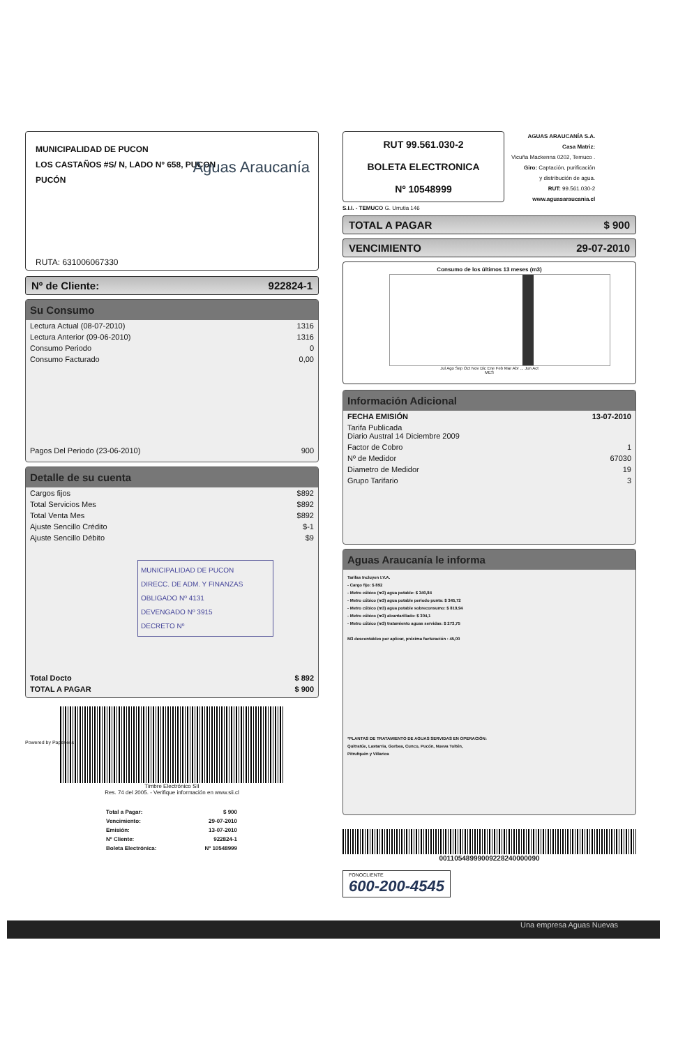MUNICIPALIDAD DE PUCON
LOS CASTAÑOS #S/ N, LADO Nº 658, PUCON
PUCÓN
Aguas Araucanía
RUTA: 631006067330
Nº de Cliente: 922824-1
Su Consumo
| Lectura Actual (08-07-2010) | 1316 |
| Lectura Anterior (09-06-2010) | 1316 |
| Consumo Periodo | 0 |
| Consumo Facturado | 0,00 |
| Pagos Del Periodo (23-06-2010) | 900 |
Detalle de su cuenta
| Cargos fijos | $892 |
| Total Servicios Mes | $892 |
| Total Venta Mes | $892 |
| Ajuste Sencillo Crédito | $-1 |
| Ajuste Sencillo Débito | $9 |
MUNICIPALIDAD DE PUCON
DIRECC. DE ADM. Y FINANZAS
OBLIGADO Nº 4131
DEVENGADO Nº 3915
DECRETO Nº
| Total Docto | $ 892 |
| TOTAL A PAGAR | $ 900 |
Timbre Electrónico SII
Res. 74 del 2005. - Verifique información en www.sii.cl
Powered by Paperless
| Total a Pagar: | $ 900 |
| Vencimiento: | 29-07-2010 |
| Emisión: | 13-07-2010 |
| Nº Cliente: | 922824-1 |
| Boleta Electrónica: | Nº 10548999 |
RUT 99.561.030-2
BOLETA ELECTRONICA
Nº 10548999
AGUAS ARAUCANÍA S.A.
Casa Matriz:
Vicuña Mackenna 0202, Temuco .
Giro: Captación, purificación
y distribución de agua.
RUT: 99.561.030-2
www.aguasaraucania.cl
S.I.I. - TEMUCO G. Urrutia 146
TOTAL A PAGAR $ 900
VENCIMIENTO 29-07-2010
Consumo de los últimos 13 meses (m3)
Jul Ago Sep Oct Nov Dic Ene Feb Mar Abr ... Jun Act
MES
Información Adicional
| FECHA EMISIÓN | 13-07-2010 |
| Tarifa Publicada Diario Austral 14 Diciembre 2009 | |
| Factor de Cobro | 1 |
| Nº de Medidor | 67030 |
| Diametro de Medidor | 19 |
| Grupo Tarifario | 3 |
Aguas Araucanía le informa
Tarifas Incluyen I.V.A.
- Cargo fijo: $ 892
- Metro cúbico (m3) agua potable: $ 340,84
- Metro cúbico (m3) agua potable periodo punta: $ 345,72
- Metro cúbico (m3) agua potable sobreconsumo: $ 819,94
- Metro cúbico (m3) alcantarillado: $ 304,1
- Metro cúbico (m3) tratamiento aguas servidas: $ 273,75
M3 descontables por aplicar, próxima facturación : 45,00
*PLANTAS DE TRATAMIENTO DE AGUAS SERVIDAS EN OPERACIÓN:
Quitratúe, Lastarria, Gorbea, Cunco, Pucón, Nueva Toltén,
Pitrufquén y Villarica
00110548999009228240000090
FONOCLIENTE
600-200-4545
Una empresa Aguas Nuevas